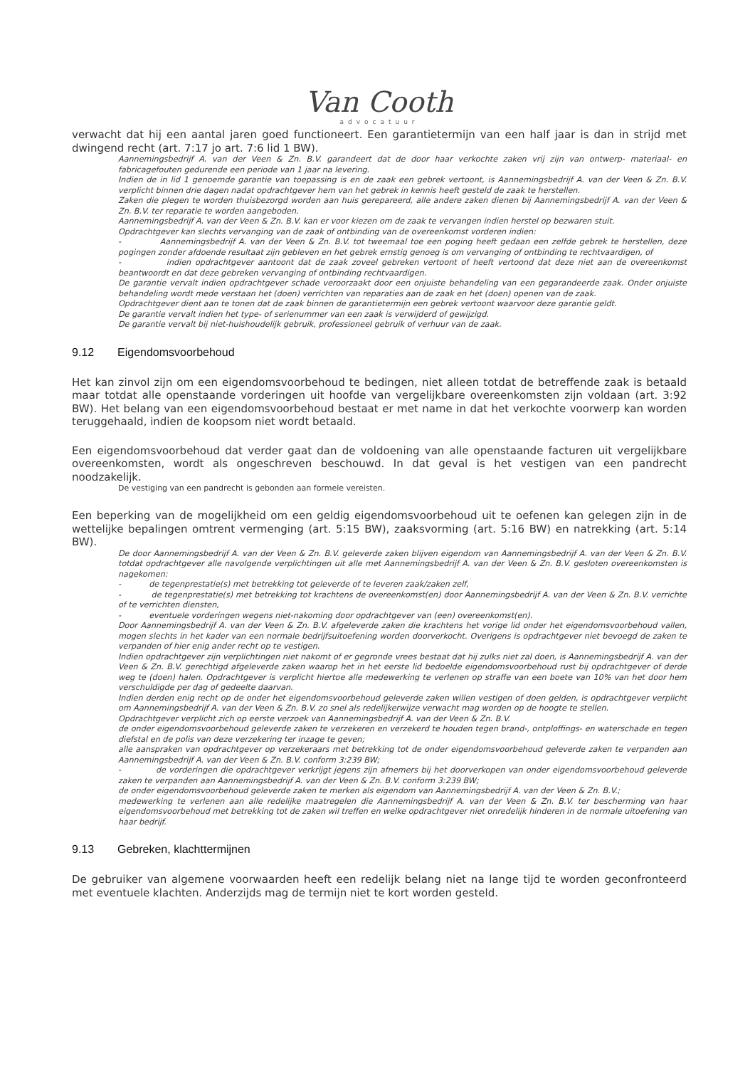Van Cooth
advocatuur
verwacht dat hij een aantal jaren goed functioneert. Een garantietermijn van een half jaar is dan in strijd met dwingend recht (art. 7:17 jo art. 7:6 lid 1 BW).
Aannemingsbedrijf A. van der Veen & Zn. B.V. garandeert dat de door haar verkochte zaken vrij zijn van ontwerp- materiaal- en fabricagefouten gedurende een periode van 1 jaar na levering.
Indien de in lid 1 genoemde garantie van toepassing is en de zaak een gebrek vertoont, is Aannemingsbedrijf A. van der Veen & Zn. B.V. verplicht binnen drie dagen nadat opdrachtgever hem van het gebrek in kennis heeft gesteld de zaak te herstellen.
Zaken die plegen te worden thuisbezorgd worden aan huis gerepareerd, alle andere zaken dienen bij Aannemingsbedrijf A. van der Veen & Zn. B.V. ter reparatie te worden aangeboden.
Aannemingsbedrijf A. van der Veen & Zn. B.V. kan er voor kiezen om de zaak te vervangen indien herstel op bezwaren stuit.
Opdrachtgever kan slechts vervanging van de zaak of ontbinding van de overeenkomst vorderen indien:
- Aannemingsbedrijf A. van der Veen & Zn. B.V. tot tweemaal toe een poging heeft gedaan een zelfde gebrek te herstellen, deze pogingen zonder afdoende resultaat zijn gebleven en het gebrek ernstig genoeg is om vervanging of ontbinding te rechtvaardigen, of
- indien opdrachtgever aantoont dat de zaak zoveel gebreken vertoont of heeft vertoond dat deze niet aan de overeenkomst beantwoordt en dat deze gebreken vervanging of ontbinding rechtvaardigen.
De garantie vervalt indien opdrachtgever schade veroorzaakt door een onjuiste behandeling van een gegarandeerde zaak. Onder onjuiste behandeling wordt mede verstaan het (doen) verrichten van reparaties aan de zaak en het (doen) openen van de zaak.
Opdrachtgever dient aan te tonen dat de zaak binnen de garantietermijn een gebrek vertoont waarvoor deze garantie geldt.
De garantie vervalt indien het type- of serienummer van een zaak is verwijderd of gewijzigd.
De garantie vervalt bij niet-huishoudelijk gebruik, professioneel gebruik of verhuur van de zaak.
9.12 Eigendomsvoorbehoud
Het kan zinvol zijn om een eigendomsvoorbehoud te bedingen, niet alleen totdat de betreffende zaak is betaald maar totdat alle openstaande vorderingen uit hoofde van vergelijkbare overeenkomsten zijn voldaan (art. 3:92 BW). Het belang van een eigendomsvoorbehoud bestaat er met name in dat het verkochte voorwerp kan worden teruggehaald, indien de koopsom niet wordt betaald.
Een eigendomsvoorbehoud dat verder gaat dan de voldoening van alle openstaande facturen uit vergelijkbare overeenkomsten, wordt als ongeschreven beschouwd. In dat geval is het vestigen van een pandrecht noodzakelijk.
De vestiging van een pandrecht is gebonden aan formele vereisten.
Een beperking van de mogelijkheid om een geldig eigendomsvoorbehoud uit te oefenen kan gelegen zijn in de wettelijke bepalingen omtrent vermenging (art. 5:15 BW), zaaksvorming (art. 5:16 BW) en natrekking (art. 5:14 BW).
De door Aannemingsbedrijf A. van der Veen & Zn. B.V. geleverde zaken blijven eigendom van Aannemingsbedrijf A. van der Veen & Zn. B.V. totdat opdrachtgever alle navolgende verplichtingen uit alle met Aannemingsbedrijf A. van der Veen & Zn. B.V. gesloten overeenkomsten is nagekomen:
- de tegenprestatie(s) met betrekking tot geleverde of te leveren zaak/zaken zelf,
- de tegenprestatie(s) met betrekking tot krachtens de overeenkomst(en) door Aannemingsbedrijf A. van der Veen & Zn. B.V. verrichte of te verrichten diensten,
- eventuele vorderingen wegens niet-nakoming door opdrachtgever van (een) overeenkomst(en).
Door Aannemingsbedrijf A. van der Veen & Zn. B.V. afgeleverde zaken die krachtens het vorige lid onder het eigendomsvoorbehoud vallen, mogen slechts in het kader van een normale bedrijfsuitoefening worden doorverkocht. Overigens is opdrachtgever niet bevoegd de zaken te verpanden of hier enig ander recht op te vestigen.
Indien opdrachtgever zijn verplichtingen niet nakomt of er gegronde vrees bestaat dat hij zulks niet zal doen, is Aannemingsbedrijf A. van der Veen & Zn. B.V. gerechtigd afgeleverde zaken waarop het in het eerste lid bedoelde eigendomsvoorbehoud rust bij opdrachtgever of derde weg te (doen) halen. Opdrachtgever is verplicht hiertoe alle medewerking te verlenen op straffe van een boete van 10% van het door hem verschuldigde per dag of gedeelte daarvan.
Indien derden enig recht op de onder het eigendomsvoorbehoud geleverde zaken willen vestigen of doen gelden, is opdrachtgever verplicht om Aannemingsbedrijf A. van der Veen & Zn. B.V. zo snel als redelijkerwijze verwacht mag worden op de hoogte te stellen.
Opdrachtgever verplicht zich op eerste verzoek van Aannemingsbedrijf A. van der Veen & Zn. B.V.
de onder eigendomsvoorbehoud geleverde zaken te verzekeren en verzekerd te houden tegen brand-, ontploffings- en waterschade en tegen diefstal en de polis van deze verzekering ter inzage te geven;
alle aanspraken van opdrachtgever op verzekeraars met betrekking tot de onder eigendomsvoorbehoud geleverde zaken te verpanden aan Aannemingsbedrijf A. van der Veen & Zn. B.V. conform 3:239 BW;
- de vorderingen die opdrachtgever verkrijgt jegens zijn afnemers bij het doorverkopen van onder eigendomsvoorbehoud geleverde zaken te verpanden aan Aannemingsbedrijf A. van der Veen & Zn. B.V. conform 3:239 BW;
de onder eigendomsvoorbehoud geleverde zaken te merken als eigendom van Aannemingsbedrijf A. van der Veen & Zn. B.V.;
medewerking te verlenen aan alle redelijke maatregelen die Aannemingsbedrijf A. van der Veen & Zn. B.V. ter bescherming van haar eigendomsvoorbehoud met betrekking tot de zaken wil treffen en welke opdrachtgever niet onredelijk hinderen in de normale uitoefening van haar bedrijf.
9.13 Gebreken, klachttermijnen
De gebruiker van algemene voorwaarden heeft een redelijk belang niet na lange tijd te worden geconfronteerd met eventuele klachten. Anderzijds mag de termijn niet te kort worden gesteld.